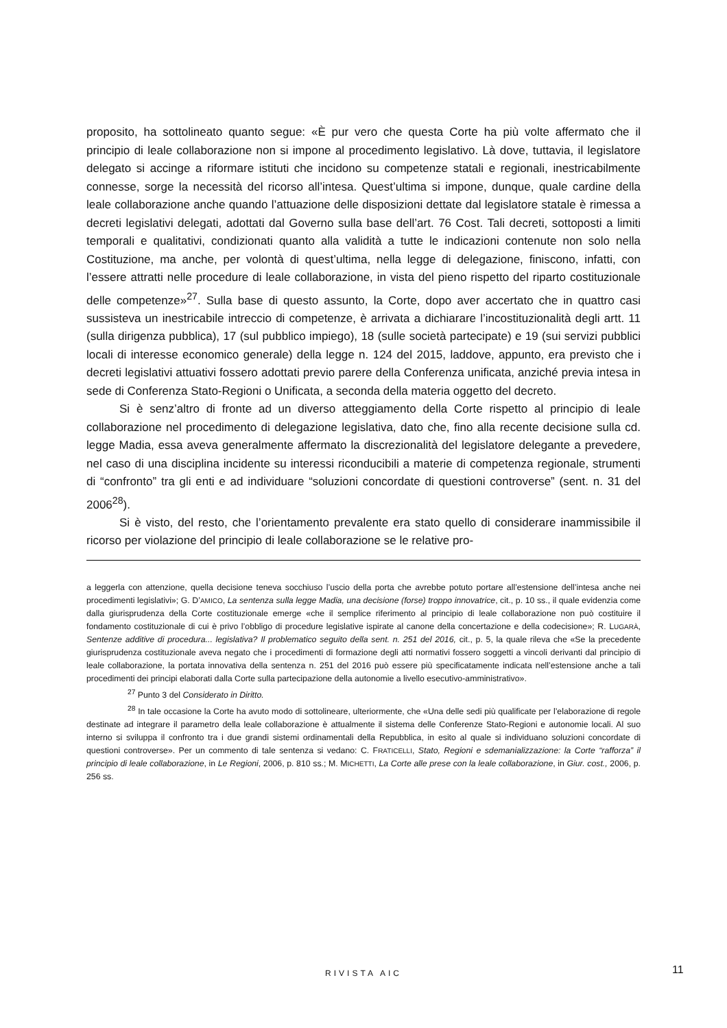proposito, ha sottolineato quanto segue: «È pur vero che questa Corte ha più volte affermato che il principio di leale collaborazione non si impone al procedimento legislativo. Là dove, tuttavia, il legislatore delegato si accinge a riformare istituti che incidono su competenze statali e regionali, inestricabilmente connesse, sorge la necessità del ricorso all’intesa. Quest’ultima si impone, dunque, quale cardine della leale collaborazione anche quando l’attuazione delle disposizioni dettate dal legislatore statale è rimessa a decreti legislativi delegati, adottati dal Governo sulla base dell’art. 76 Cost. Tali decreti, sottoposti a limiti temporali e qualitativi, condizionati quanto alla validità a tutte le indicazioni contenute non solo nella Costituzione, ma anche, per volontà di quest’ultima, nella legge di delegazione, finiscono, infatti, con l’essere attratti nelle procedure di leale collaborazione, in vista del pieno rispetto del riparto costituzionale delle competenze»<sup>27</sup>. Sulla base di questo assunto, la Corte, dopo aver accertato che in quattro casi sussisteva un inestricabile intreccio di competenze, è arrivata a dichiarare l’incostituzionalità degli artt. 11 (sulla dirigenza pubblica), 17 (sul pubblico impiego), 18 (sulle società partecipate) e 19 (sui servizi pubblici locali di interesse economico generale) della legge n. 124 del 2015, laddove, appunto, era previsto che i decreti legislativi attuativi fossero adottati previo parere della Conferenza unificata, anziché previa intesa in sede di Conferenza Stato-Regioni o Unificata, a seconda della materia oggetto del decreto.
Si è senz’altro di fronte ad un diverso atteggiamento della Corte rispetto al principio di leale collaborazione nel procedimento di delegazione legislativa, dato che, fino alla recente decisione sulla cd. legge Madia, essa aveva generalmente affermato la discrezionalità del legislatore delegante a prevedere, nel caso di una disciplina incidente su interessi riconducibili a materie di competenza regionale, strumenti di “confronto” tra gli enti e ad individuare “soluzioni concordate di questioni controverse” (sent. n. 31 del 2006<sup>28</sup>).
Si è visto, del resto, che l’orientamento prevalente era stato quello di considerare inammissibile il ricorso per violazione del principio di leale collaborazione se le relative pro-
a leggerla con attenzione, quella decisione teneva socchiuso l’uscio della porta che avrebbe potuto portare all’estensione dell’intesa anche nei procedimenti legislativi»; G. D’AMICO, La sentenza sulla legge Madia, una decisione (forse) troppo innovatrice, cit., p. 10 ss., il quale evidenzia come dalla giurisprudenza della Corte costituzionale emerge «che il semplice riferimento al principio di leale collaborazione non può costituire il fondamento costituzionale di cui è privo l’obbligo di procedure legislative ispirate al canone della concertazione e della codecisione»; R. LUGARÀ, Sentenze additive di procedura... legislativa? Il problematico seguito della sent. n. 251 del 2016, cit., p. 5, la quale rileva che «Se la precedente giurisprudenza costituzionale aveva negato che i procedimenti di formazione degli atti normativi fossero soggetti a vincoli derivanti dal principio di leale collaborazione, la portata innovativa della sentenza n. 251 del 2016 può essere più specificatamente indicata nell’estensione anche a tali procedimenti dei principi elaborati dalla Corte sulla partecipazione della autonomie a livello esecutivo-amministrativo».
<sup>27</sup> Punto 3 del Considerato in Diritto.
<sup>28</sup> In tale occasione la Corte ha avuto modo di sottolineare, ulteriormente, che «Una delle sedi più qualificate per l’elaborazione di regole destinate ad integrare il parametro della leale collaborazione è attualmente il sistema delle Conferenze Stato-Regioni e autonomie locali. Al suo interno si sviluppa il confronto tra i due grandi sistemi ordinamentali della Repubblica, in esito al quale si individuano soluzioni concordate di questioni controverse». Per un commento di tale sentenza si vedano: C. FRATICELLI, Stato, Regioni e sdemanializzazione: la Corte “rafforza” il principio di leale collaborazione, in Le Regioni, 2006, p. 810 ss.; M. MICHETTI, La Corte alle prese con la leale collaborazione, in Giur. cost., 2006, p. 256 ss.
RIVISTA AIC 11